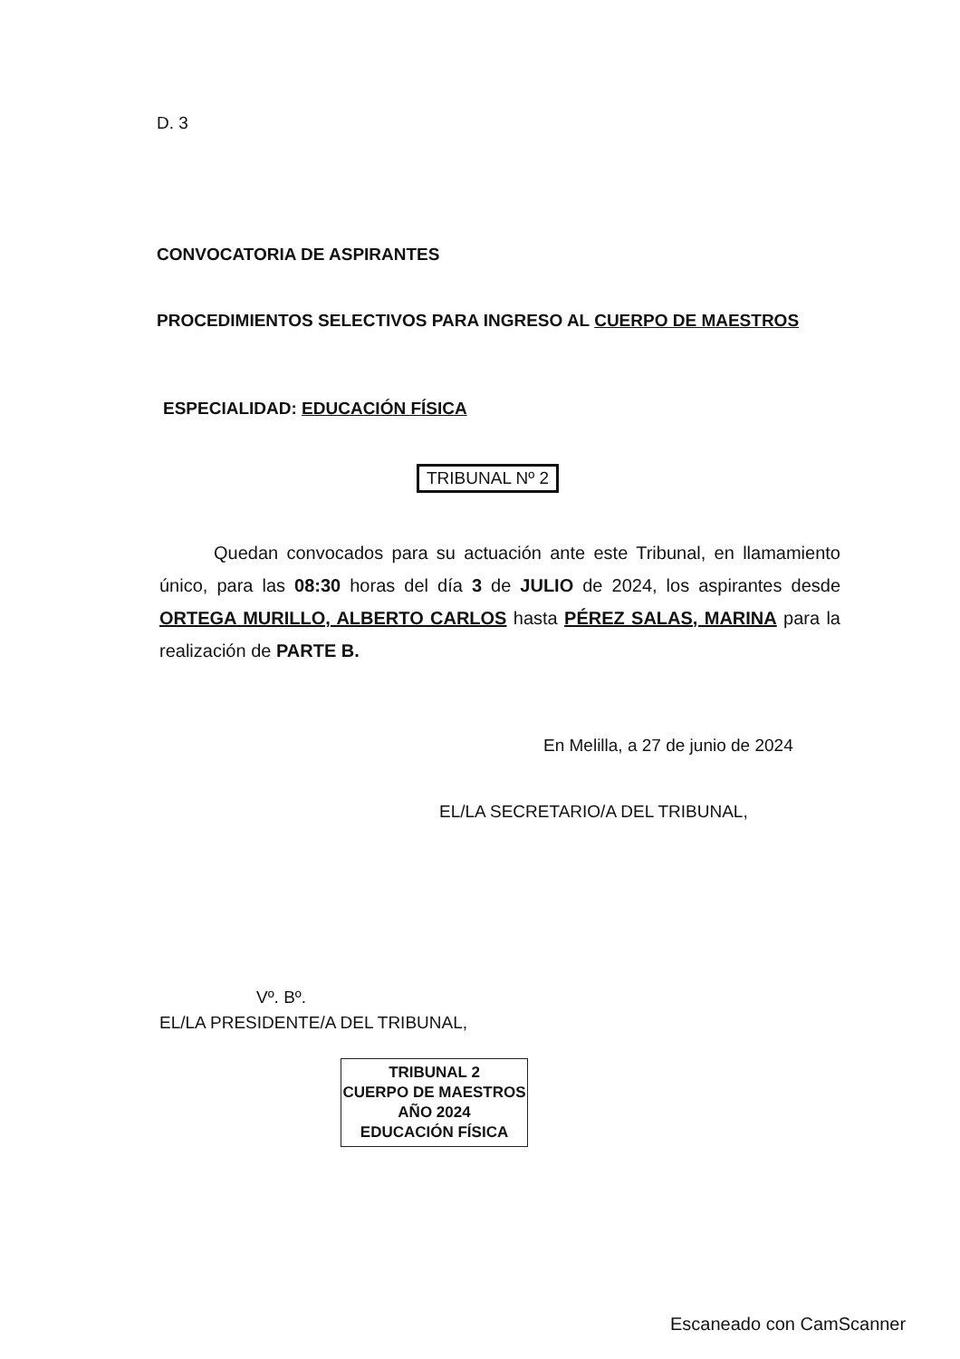D. 3
CONVOCATORIA DE ASPIRANTES
PROCEDIMIENTOS SELECTIVOS PARA INGRESO AL CUERPO DE MAESTROS
ESPECIALIDAD: EDUCACIÓN FÍSICA
TRIBUNAL Nº 2
Quedan convocados para su actuación ante este Tribunal, en llamamiento único, para las 08:30 horas del día 3 de JULIO de 2024, los aspirantes desde ORTEGA MURILLO, ALBERTO CARLOS hasta PÉREZ SALAS, MARINA para la realización de PARTE B.
En Melilla, a 27 de junio de 2024
EL/LA SECRETARIO/A DEL TRIBUNAL,
Vº. Bº.
EL/LA PRESIDENTE/A DEL TRIBUNAL,
TRIBUNAL 2
CUERPO DE MAESTROS
AÑO 2024
EDUCACIÓN FÍSICA
Escaneado con CamScanner